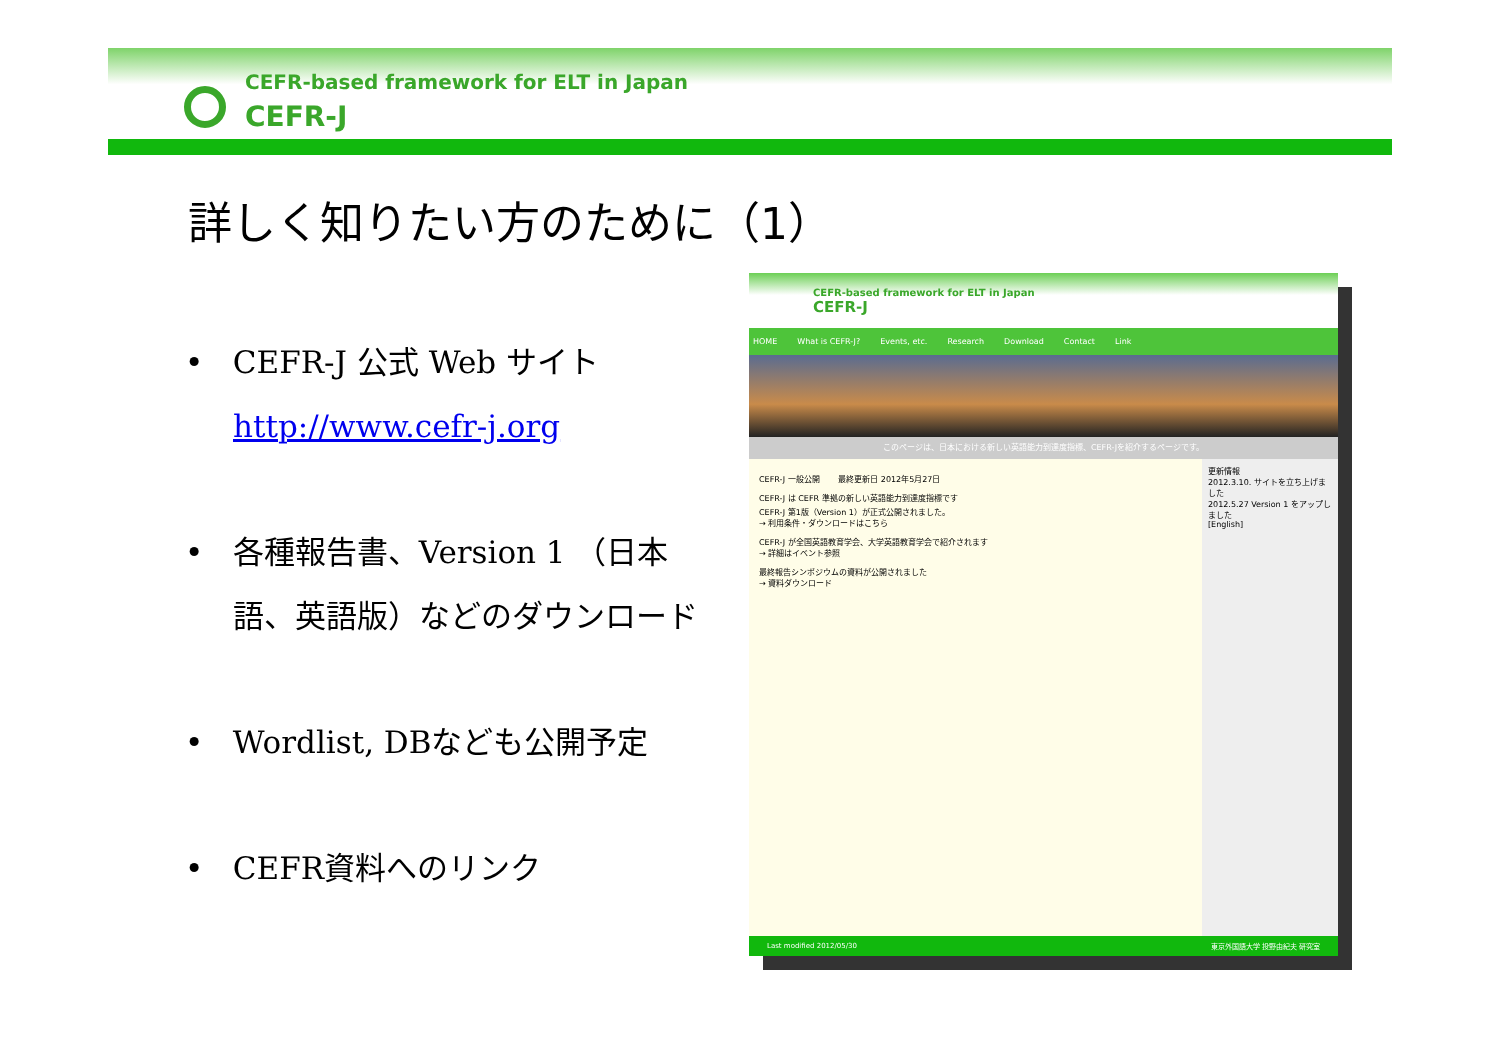CEFR-based framework for ELT in Japan
CEFR-J
詳しく知りたい方のために（1）
• CEFR-J 公式 Web サイト
http://www.cefr-j.org
• 各種報告書、Version 1 （日本語、英語版）などのダウンロード
• Wordlist, DBなども公開予定
• CEFR資料へのリンク
CEFR-based framework for ELT in Japan
CEFR-J
HOME What is CEFR-J? Events, etc. Research Download Contact Link
このページは、日本における新しい英語能力到達度指標、CEFR-Jを紹介するページです。
CEFR-J 一般公開 　　最終更新日 2012年5月27日
CEFR-J は CEFR 準拠の新しい英語能力到達度指標です
CEFR-J 第1版（Version 1）が正式公開されました。
→ 利用条件・ダウンロードはこちら
CEFR-J が全国英語教育学会、大学英語教育学会で紹介されます
→ 詳細はイベント参照
最終報告シンポジウムの資料が公開されました
→ 資料ダウンロード
更新情報
2012.3.10. サイトを立ち上げました
2012.5.27 Version 1 をアップしました
[English]
Last modified 2012/05/30 東京外国語大学 投野由紀夫 研究室